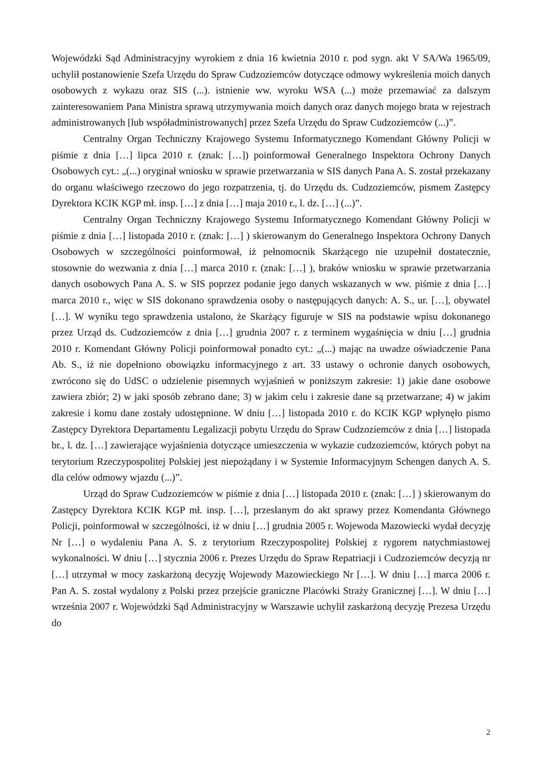Wojewódzki Sąd Administracyjny wyrokiem z dnia 16 kwietnia 2010 r. pod sygn. akt V SA/Wa 1965/09, uchylił postanowienie Szefa Urzędu do Spraw Cudzoziemców dotyczące odmowy wykreślenia moich danych osobowych z wykazu oraz SIS (...). istnienie ww. wyroku WSA (...) może przemawiać za dalszym zainteresowaniem Pana Ministra sprawą utrzymywania moich danych oraz danych mojego brata w rejestrach administrowanych [lub współadministrowanych] przez Szefa Urzędu do Spraw Cudzoziemców (...)”.
Centralny Organ Techniczny Krajowego Systemu Informatycznego Komendant Główny Policji w piśmie z dnia […] lipca 2010 r. (znak: […]) poinformował Generalnego Inspektora Ochrony Danych Osobowych cyt.: „(...) oryginał wniosku w sprawie przetwarzania w SIS danych Pana A. S. został przekazany do organu właściwego rzeczowo do jego rozpatrzenia, tj. do Urzędu ds. Cudzoziemców, pismem Zastępcy Dyrektora KCIK KGP mł. insp. […] z dnia […] maja 2010 r., l. dz. […] (...)”.
Centralny Organ Techniczny Krajowego Systemu Informatycznego Komendant Główny Policji w piśmie z dnia […] listopada 2010 r. (znak: […] ) skierowanym do Generalnego Inspektora Ochrony Danych Osobowych w szczególności poinformował, iż pełnomocnik Skarżącego nie uzupełnił dostatecznie, stosownie do wezwania z dnia […] marca 2010 r. (znak: […] ), braków wniosku w sprawie przetwarzania danych osobowych Pana A. S. w SIS poprzez podanie jego danych wskazanych w ww. piśmie z dnia […] marca 2010 r., więc w SIS dokonano sprawdzenia osoby o następujących danych: A. S., ur. […], obywatel […]. W wyniku tego sprawdzenia ustalono, że Skarżący figuruje w SIS na podstawie wpisu dokonanego przez Urząd ds. Cudzoziemców z dnia […] grudnia 2007 r. z terminem wygaśnięcia w dniu […] grudnia 2010 r. Komendant Główny Policji poinformował ponadto cyt.: „(...) mając na uwadze oświadczenie Pana Ab. S., iż nie dopełniono obowiązku informacyjnego z art. 33 ustawy o ochronie danych osobowych, zwrócono się do UdSC o udzielenie pisemnych wyjaśnień w poniższym zakresie: 1) jakie dane osobowe zawiera zbiór; 2) w jaki sposób zebrano dane; 3) w jakim celu i zakresie dane są przetwarzane; 4) w jakim zakresie i komu dane zostały udostępnione. W dniu […] listopada 2010 r. do KCIK KGP wpłynęło pismo Zastępcy Dyrektora Departamentu Legalizacji pobytu Urzędu do Spraw Cudzoziemców z dnia […] listopada br., l. dz. […] zawierające wyjaśnienia dotyczące umieszczenia w wykazie cudzoziemców, których pobyt na terytorium Rzeczypospolitej Polskiej jest niepożądany i w Systemie Informacyjnym Schengen danych A. S. dla celów odmowy wjazdu (...)”.
Urząd do Spraw Cudzoziemców w piśmie z dnia […] listopada 2010 r. (znak: […] ) skierowanym do Zastępcy Dyrektora KCIK KGP mł. insp. […], przesłanym do akt sprawy przez Komendanta Głównego Policji, poinformował w szczególności, iż w dniu […] grudnia 2005 r. Wojewoda Mazowiecki wydał decyzję Nr […] o wydaleniu Pana A. S. z terytorium Rzeczypospolitej Polskiej z rygorem natychmiastowej wykonalności. W dniu […] stycznia 2006 r. Prezes Urzędu do Spraw Repatriacji i Cudzoziemców decyzją nr […] utrzymał w mocy zaskarżoną decyzję Wojewody Mazowieckiego Nr […]. W dniu […] marca 2006 r. Pan A. S. został wydalony z Polski przez przejście graniczne Placówki Straży Granicznej […]. W dniu […] września 2007 r. Wojewódzki Sąd Administracyjny w Warszawie uchylił zaskarżoną decyzję Prezesa Urzędu do
2